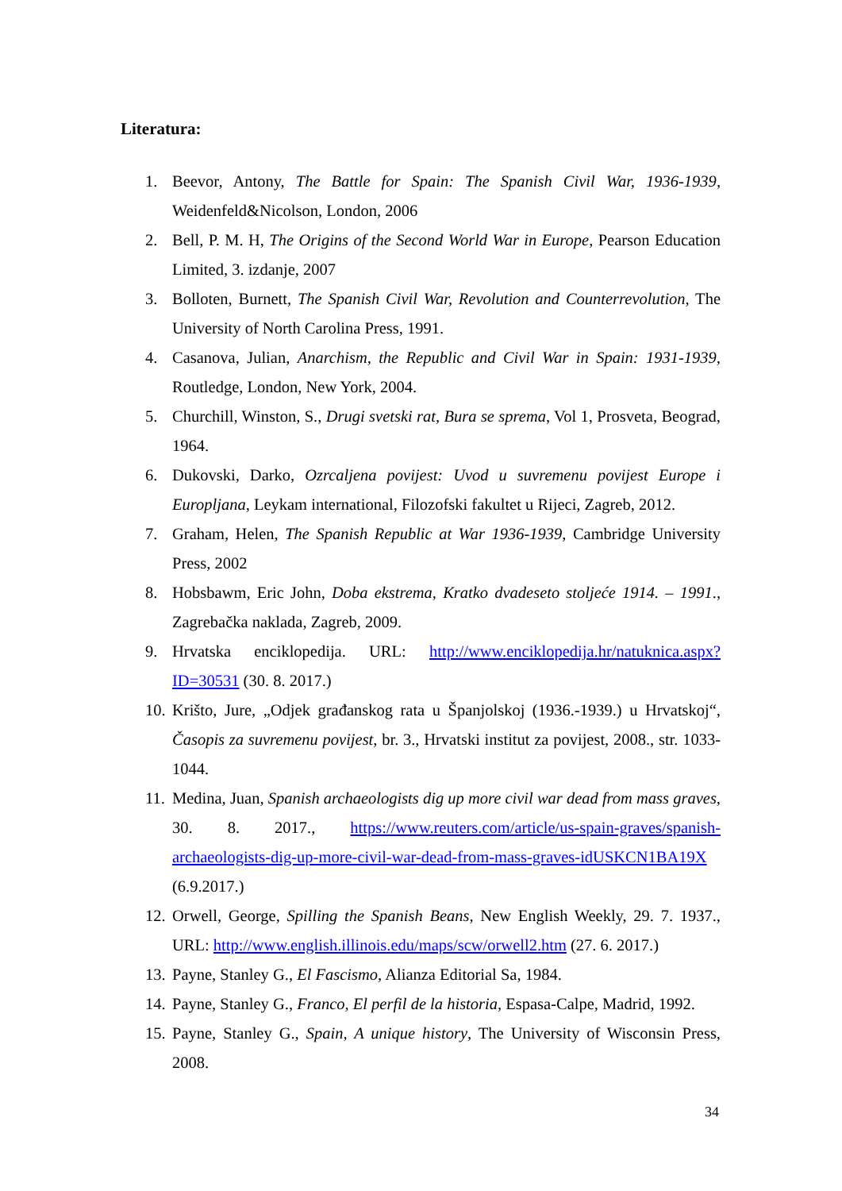Literatura:
1. Beevor, Antony, The Battle for Spain: The Spanish Civil War, 1936-1939, Weidenfeld&Nicolson, London, 2006
2. Bell, P. M. H, The Origins of the Second World War in Europe, Pearson Education Limited, 3. izdanje, 2007
3. Bolloten, Burnett, The Spanish Civil War, Revolution and Counterrevolution, The University of North Carolina Press, 1991.
4. Casanova, Julian, Anarchism, the Republic and Civil War in Spain: 1931-1939, Routledge, London, New York, 2004.
5. Churchill, Winston, S., Drugi svetski rat, Bura se sprema, Vol 1, Prosveta, Beograd, 1964.
6. Dukovski, Darko, Ozrcaljena povijest: Uvod u suvremenu povijest Europe i Europljana, Leykam international, Filozofski fakultet u Rijeci, Zagreb, 2012.
7. Graham, Helen, The Spanish Republic at War 1936-1939, Cambridge University Press, 2002
8. Hobsbawm, Eric John, Doba ekstrema, Kratko dvadeseto stoljeće 1914. – 1991., Zagrebačka naklada, Zagreb, 2009.
9. Hrvatska enciklopedija. URL: http://www.enciklopedija.hr/natuknica.aspx?ID=30531 (30. 8. 2017.)
10. Krišto, Jure, „Odjek građanskog rata u Španjolskoj (1936.-1939.) u Hrvatskoj“, Časopis za suvremenu povijest, br. 3., Hrvatski institut za povijest, 2008., str. 1033-1044.
11. Medina, Juan, Spanish archaeologists dig up more civil war dead from mass graves, 30. 8. 2017., https://www.reuters.com/article/us-spain-graves/spanish-archaeologists-dig-up-more-civil-war-dead-from-mass-graves-idUSKCN1BA19X (6.9.2017.)
12. Orwell, George, Spilling the Spanish Beans, New English Weekly, 29. 7. 1937., URL: http://www.english.illinois.edu/maps/scw/orwell2.htm (27. 6. 2017.)
13. Payne, Stanley G., El Fascismo, Alianza Editorial Sa, 1984.
14. Payne, Stanley G., Franco, El perfil de la historia, Espasa-Calpe, Madrid, 1992.
15. Payne, Stanley G., Spain, A unique history, The University of Wisconsin Press, 2008.
34